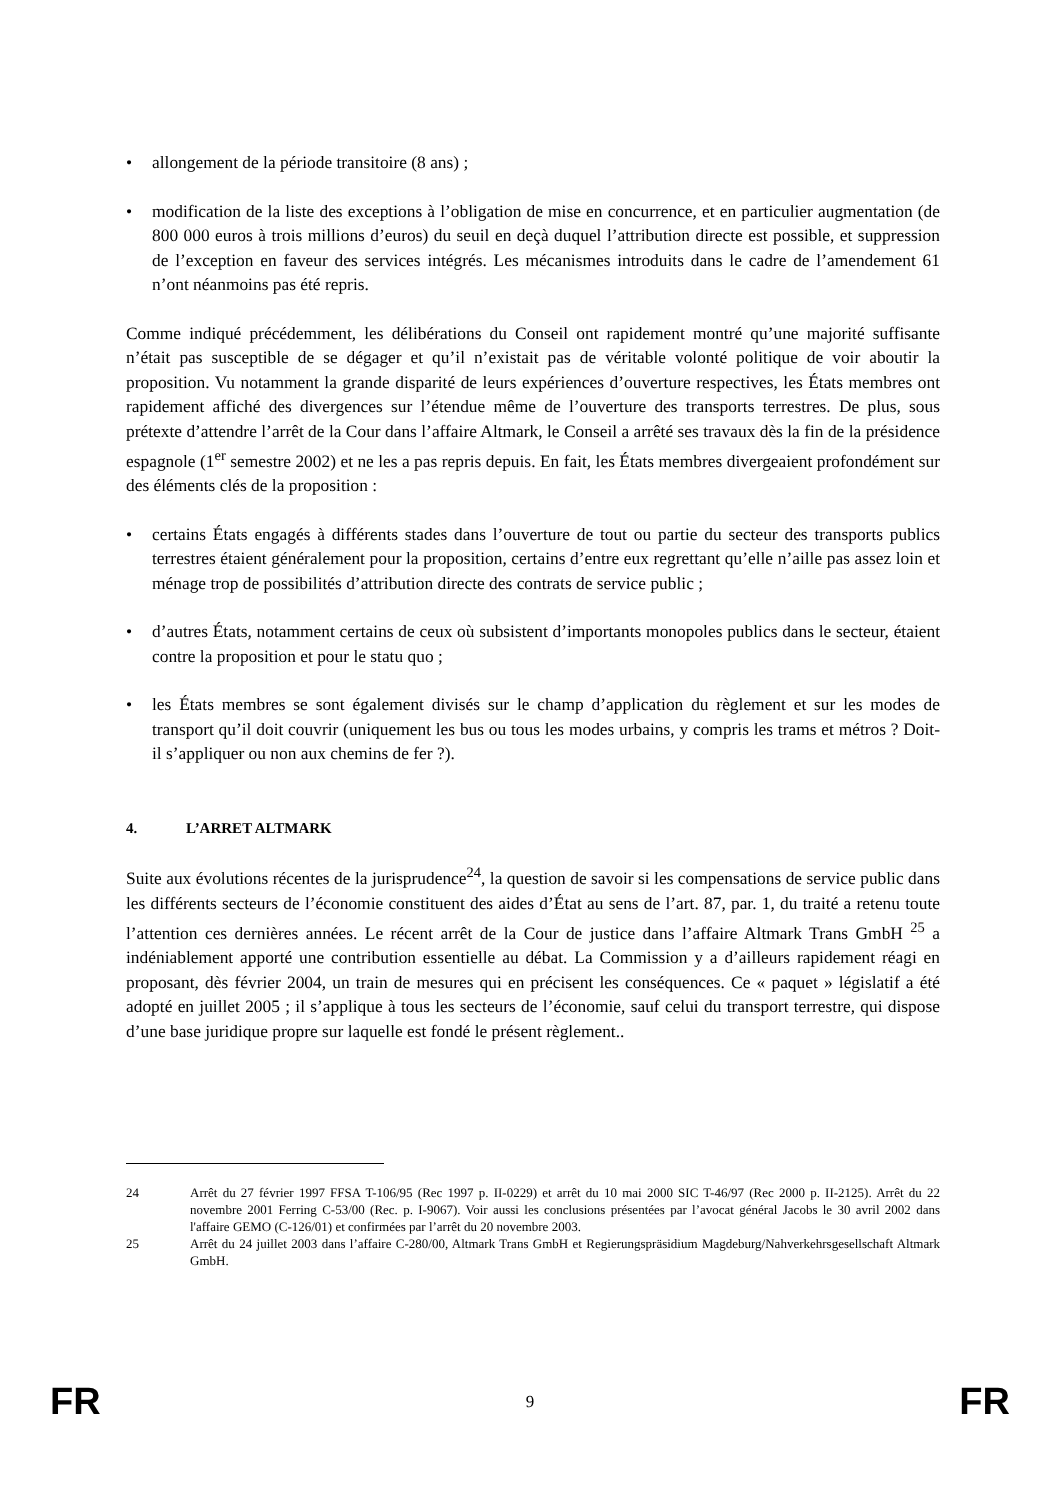• allongement de la période transitoire (8 ans) ;
• modification de la liste des exceptions à l’obligation de mise en concurrence, et en particulier augmentation (de 800 000 euros à trois millions d’euros) du seuil en deçà duquel l’attribution directe est possible, et suppression de l’exception en faveur des services intégrés. Les mécanismes introduits dans le cadre de l’amendement 61 n’ont néanmoins pas été repris.
Comme indiqué précédemment, les délibérations du Conseil ont rapidement montré qu’une majorité suffisante n’était pas susceptible de se dégager et qu’il n’existait pas de véritable volonté politique de voir aboutir la proposition. Vu notamment la grande disparité de leurs expériences d’ouverture respectives, les États membres ont rapidement affiché des divergences sur l’étendue même de l’ouverture des transports terrestres. De plus, sous prétexte d’attendre l’arrêt de la Cour dans l’affaire Altmark, le Conseil a arrêté ses travaux dès la fin de la présidence espagnole (1<sup>er</sup> semestre 2002) et ne les a pas repris depuis. En fait, les États membres divergeaient profondément sur des éléments clés de la proposition :
• certains États engagés à différents stades dans l’ouverture de tout ou partie du secteur des transports publics terrestres étaient généralement pour la proposition, certains d’entre eux regrettant qu’elle n’aille pas assez loin et ménage trop de possibilités d’attribution directe des contrats de service public ;
• d’autres États, notamment certains de ceux où subsistent d’importants monopoles publics dans le secteur, étaient contre la proposition et pour le statu quo ;
• les États membres se sont également divisés sur le champ d’application du règlement et sur les modes de transport qu’il doit couvrir (uniquement les bus ou tous les modes urbains, y compris les trams et métros ? Doit-il s’appliquer ou non aux chemins de fer ?).
4. L’ARRET ALTMARK
Suite aux évolutions récentes de la jurisprudence<sup>24</sup>, la question de savoir si les compensations de service public dans les différents secteurs de l’économie constituent des aides d’État au sens de l’art. 87, par. 1, du traité a retenu toute l’attention ces dernières années. Le récent arrêt de la Cour de justice dans l’affaire Altmark Trans GmbH <sup>25</sup> a indéniablement apporté une contribution essentielle au débat. La Commission y a d’ailleurs rapidement réagi en proposant, dès février 2004, un train de mesures qui en précisent les conséquences. Ce « paquet » législatif a été adopté en juillet 2005 ; il s’applique à tous les secteurs de l’économie, sauf celui du transport terrestre, qui dispose d’une base juridique propre sur laquelle est fondé le présent règlement..
24 Arrêt du 27 février 1997 FFSA T-106/95 (Rec 1997 p. II-0229) et arrêt du 10 mai 2000 SIC T-46/97 (Rec 2000 p. II-2125). Arrêt du 22 novembre 2001 Ferring C-53/00 (Rec. p. I-9067). Voir aussi les conclusions présentées par l’avocat général Jacobs le 30 avril 2002 dans l'affaire GEMO (C-126/01) et confirmées par l’arrêt du 20 novembre 2003.
25 Arrêt du 24 juillet 2003 dans l’affaire C-280/00, Altmark Trans GmbH et Regierungspräsidium Magdeburg/Nahverkehrsgesellschaft Altmark GmbH.
FR 9 FR